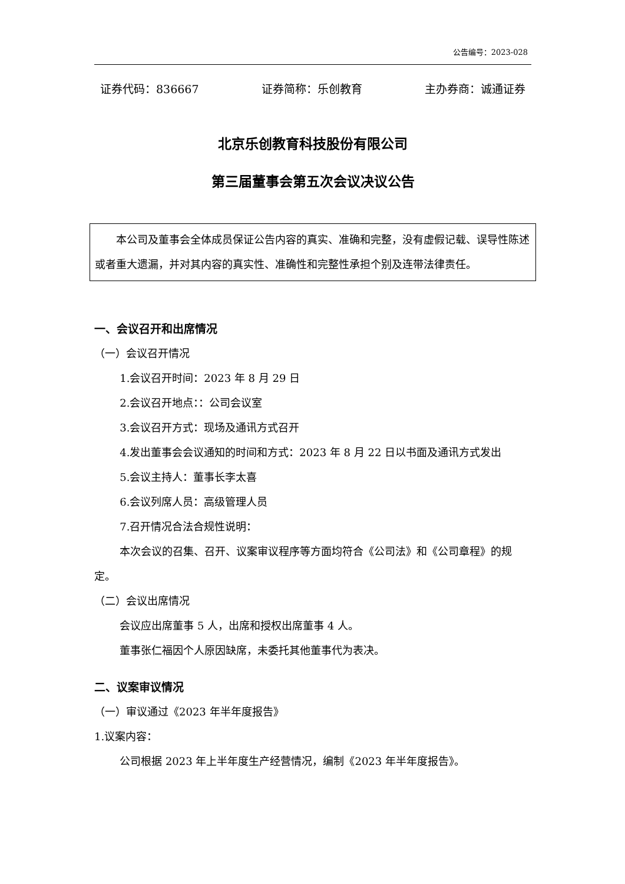公告编号：2023-028
证券代码：836667 证券简称：乐创教育 主办券商：诚通证券
北京乐创教育科技股份有限公司
第三届董事会第五次会议决议公告
本公司及董事会全体成员保证公告内容的真实、准确和完整，没有虚假记载、误导性陈述或者重大遗漏，并对其内容的真实性、准确性和完整性承担个别及连带法律责任。
一、会议召开和出席情况
（一）会议召开情况
1.会议召开时间：2023 年 8 月 29 日
2.会议召开地点：：公司会议室
3.会议召开方式：现场及通讯方式召开
4.发出董事会会议通知的时间和方式：2023 年 8 月 22 日以书面及通讯方式发出
5.会议主持人：董事长李太喜
6.会议列席人员：高级管理人员
7.召开情况合法合规性说明：
本次会议的召集、召开、议案审议程序等方面均符合《公司法》和《公司章程》的规定。
（二）会议出席情况
会议应出席董事 5 人，出席和授权出席董事 4 人。
董事张仁福因个人原因缺席，未委托其他董事代为表决。
二、议案审议情况
（一）审议通过《2023 年半年度报告》
1.议案内容：
公司根据 2023 年上半年度生产经营情况，编制《2023 年半年度报告》。